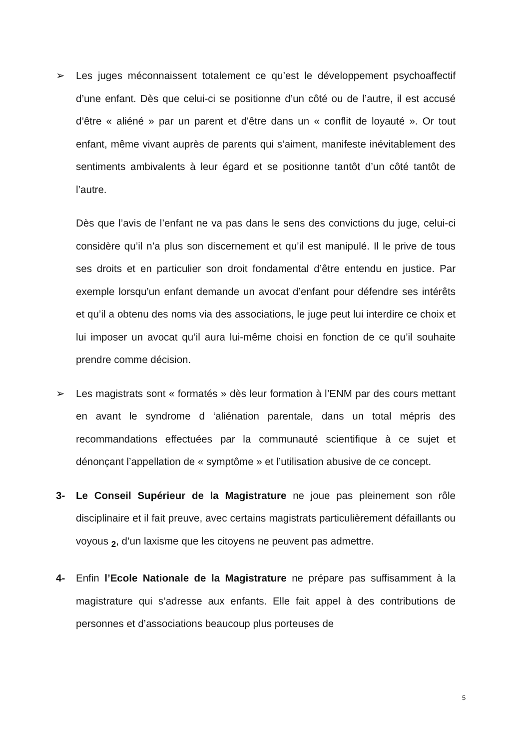➢ Les juges méconnaissent totalement ce qu’est le développement psychoaffectif d’une enfant. Dès que celui-ci se positionne d’un côté ou de l’autre, il est accusé d’être « aliéné » par un parent et d'être dans un « conflit de loyauté ». Or tout enfant, même vivant auprès de parents qui s’aiment, manifeste inévitablement des sentiments ambivalents à leur égard et se positionne tantôt d’un côté tantôt de l’autre.
Dès que l’avis de l’enfant ne va pas dans le sens des convictions du juge, celui-ci considère qu’il n’a plus son discernement et qu’il est manipulé. Il le prive de tous ses droits et en particulier son droit fondamental d’être entendu en justice. Par exemple lorsqu’un enfant demande un avocat d’enfant pour défendre ses intérêts et qu’il a obtenu des noms via des associations, le juge peut lui interdire ce choix et lui imposer un avocat qu’il aura lui-même choisi en fonction de ce qu’il souhaite prendre comme décision.
➢ Les magistrats sont « formatés » dès leur formation à l’ENM par des cours mettant en avant le syndrome d ‘aliénation parentale, dans un total mépris des recommandations effectuées par la communauté scientifique à ce sujet et dénonçant l’appellation de « symptôme » et l’utilisation abusive de ce concept.
3- Le Conseil Supérieur de la Magistrature ne joue pas pleinement son rôle disciplinaire et il fait preuve, avec certains magistrats particulièrement défaillants ou voyous <sub>2</sub>, d’un laxisme que les citoyens ne peuvent pas admettre.
4- Enfin l’Ecole Nationale de la Magistrature ne prépare pas suffisamment à la magistrature qui s’adresse aux enfants. Elle fait appel à des contributions de personnes et d’associations beaucoup plus porteuses de
5